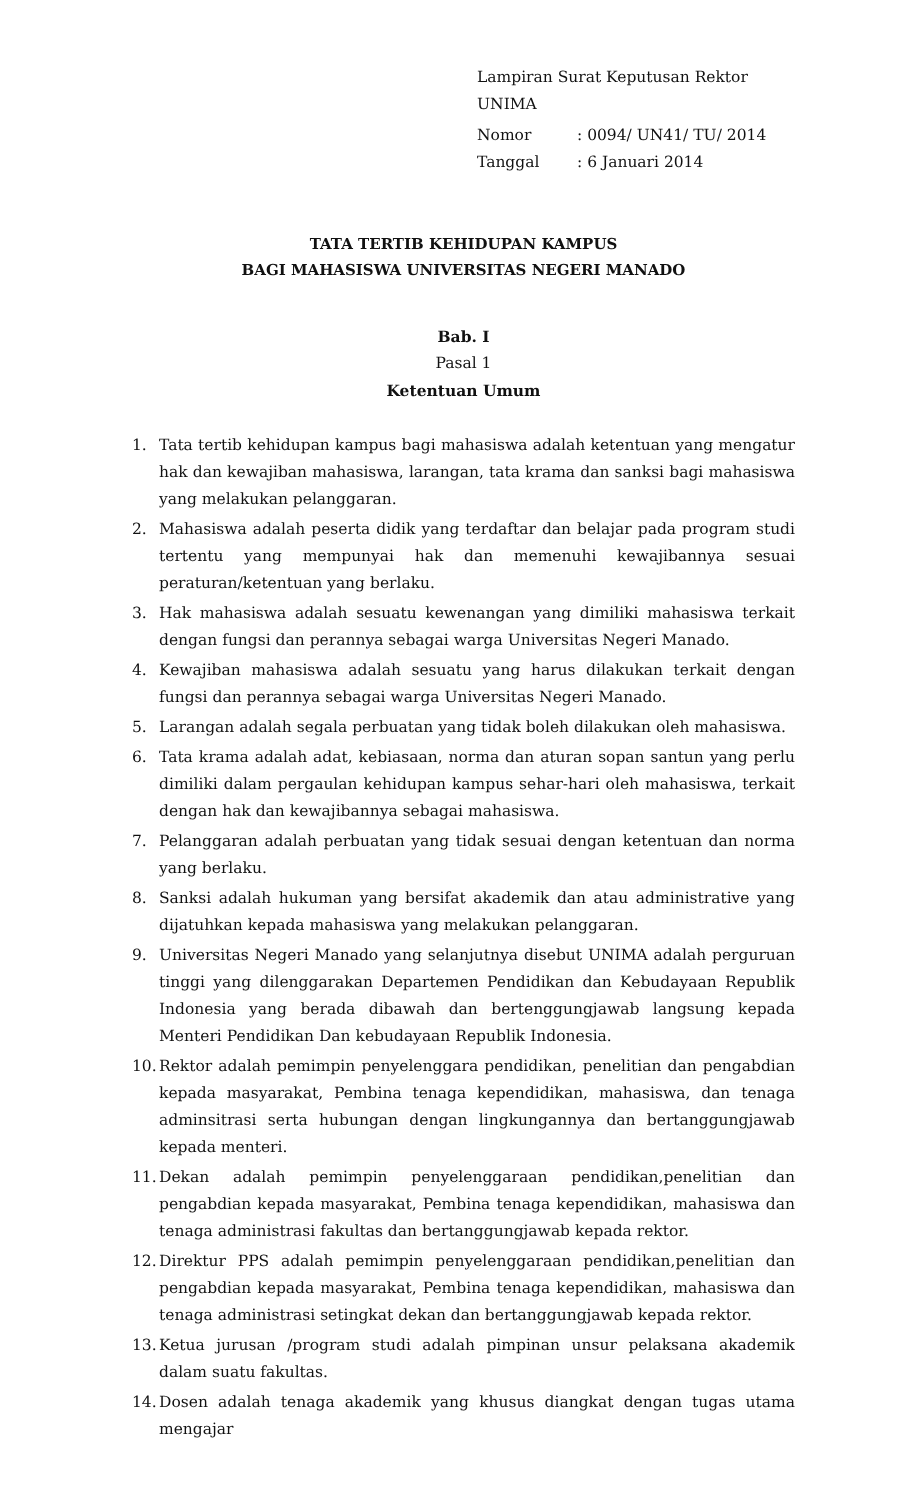Lampiran Surat Keputusan Rektor UNIMA
| Nomor | : 0094/ UN41/ TU/ 2014 |
| Tanggal | : 6 Januari 2014 |
TATA TERTIB KEHIDUPAN KAMPUS
BAGI MAHASISWA UNIVERSITAS NEGERI MANADO
Bab. I
Pasal 1
Ketentuan Umum
1. Tata tertib kehidupan kampus bagi mahasiswa adalah ketentuan yang mengatur hak dan kewajiban mahasiswa, larangan, tata krama dan sanksi bagi mahasiswa yang melakukan pelanggaran.
2. Mahasiswa adalah peserta didik yang terdaftar dan belajar pada program studi tertentu yang mempunyai hak dan memenuhi kewajibannya sesuai peraturan/ketentuan yang berlaku.
3. Hak mahasiswa adalah sesuatu kewenangan yang dimiliki mahasiswa terkait dengan fungsi dan perannya sebagai warga Universitas Negeri Manado.
4. Kewajiban mahasiswa adalah sesuatu yang harus dilakukan terkait dengan fungsi dan perannya sebagai warga Universitas Negeri Manado.
5. Larangan adalah segala perbuatan yang tidak boleh dilakukan oleh mahasiswa.
6. Tata krama adalah adat, kebiasaan, norma dan aturan sopan santun yang perlu dimiliki dalam pergaulan kehidupan kampus sehar-hari oleh mahasiswa, terkait dengan hak dan kewajibannya sebagai mahasiswa.
7. Pelanggaran adalah perbuatan yang tidak sesuai dengan ketentuan dan norma yang berlaku.
8. Sanksi adalah hukuman yang bersifat akademik dan atau administrative yang dijatuhkan kepada mahasiswa yang melakukan pelanggaran.
9. Universitas Negeri Manado yang selanjutnya disebut UNIMA adalah perguruan tinggi yang dilenggarakan Departemen Pendidikan dan Kebudayaan Republik Indonesia yang berada dibawah dan bertenggungjawab langsung kepada Menteri Pendidikan Dan kebudayaan Republik Indonesia.
10. Rektor adalah pemimpin penyelenggara pendidikan, penelitian dan pengabdian kepada masyarakat, Pembina tenaga kependidikan, mahasiswa, dan tenaga adminsitrasi serta hubungan dengan lingkungannya dan bertanggungjawab kepada menteri.
11. Dekan adalah pemimpin penyelenggaraan pendidikan,penelitian dan pengabdian kepada masyarakat, Pembina tenaga kependidikan, mahasiswa dan tenaga administrasi fakultas dan bertanggungjawab kepada rektor.
12. Direktur PPS adalah pemimpin penyelenggaraan pendidikan,penelitian dan pengabdian kepada masyarakat, Pembina tenaga kependidikan, mahasiswa dan tenaga administrasi setingkat dekan dan bertanggungjawab kepada rektor.
13. Ketua jurusan /program studi adalah pimpinan unsur pelaksana akademik dalam suatu fakultas.
14. Dosen adalah tenaga akademik yang khusus diangkat dengan tugas utama mengajar